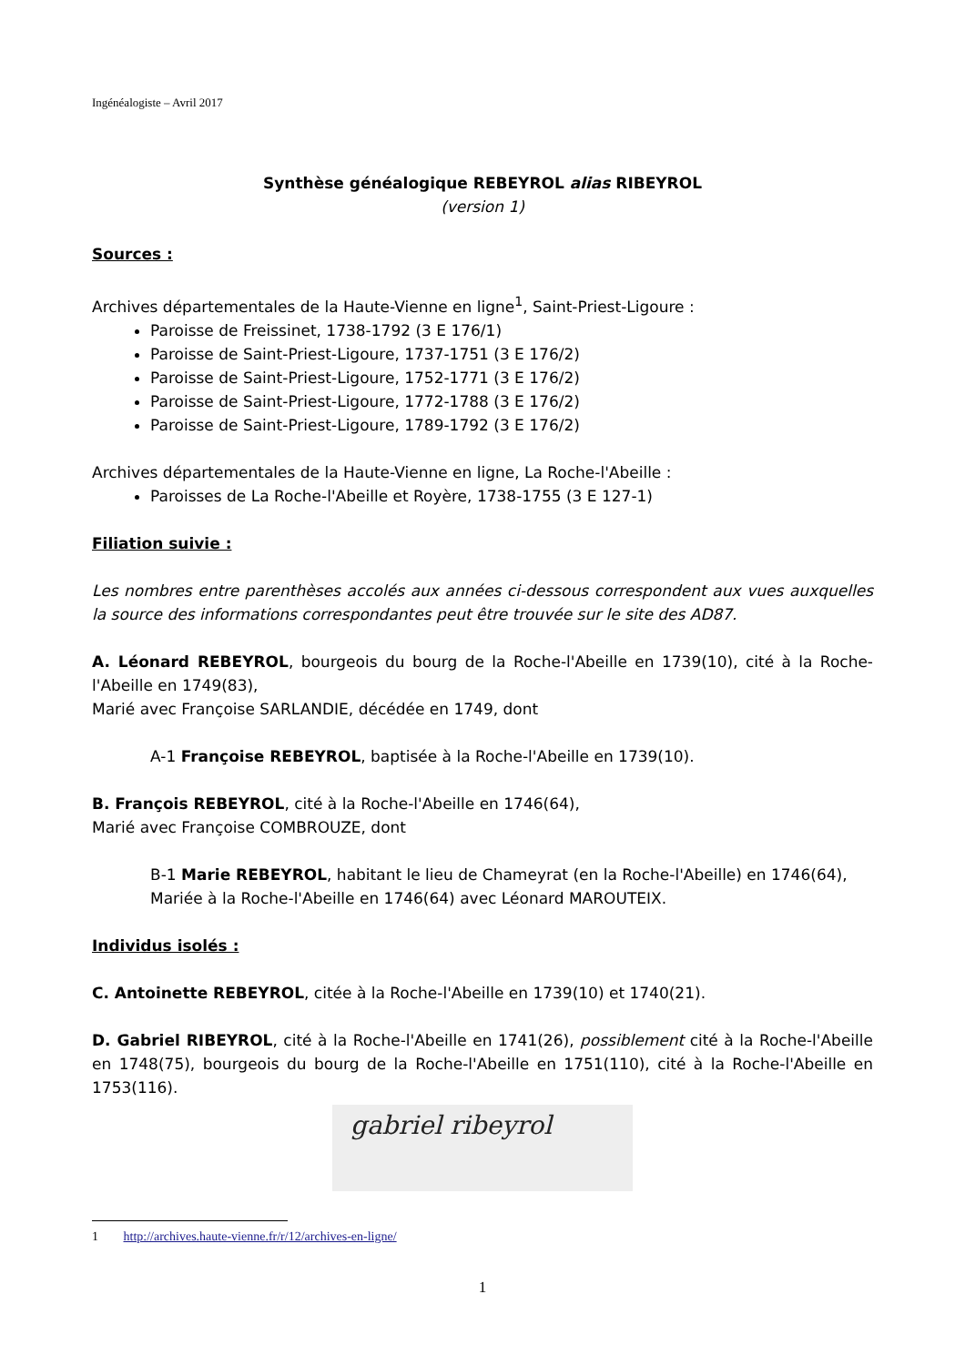Ingénéalogiste – Avril 2017
Synthèse généalogique REBEYROL alias RIBEYROL
(version 1)
Sources :
Archives départementales de la Haute-Vienne en ligne<sup>1</sup>, Saint-Priest-Ligoure :
Paroisse de Freissinet, 1738-1792 (3 E 176/1)
Paroisse de Saint-Priest-Ligoure, 1737-1751 (3 E 176/2)
Paroisse de Saint-Priest-Ligoure, 1752-1771 (3 E 176/2)
Paroisse de Saint-Priest-Ligoure, 1772-1788 (3 E 176/2)
Paroisse de Saint-Priest-Ligoure, 1789-1792 (3 E 176/2)
Archives départementales de la Haute-Vienne en ligne, La Roche-l'Abeille :
Paroisses de La Roche-l'Abeille et Royère, 1738-1755 (3 E 127-1)
Filiation suivie :
Les nombres entre parenthèses accolés aux années ci-dessous correspondent aux vues auxquelles la source des informations correspondantes peut être trouvée sur le site des AD87.
A. Léonard REBEYROL, bourgeois du bourg de la Roche-l'Abeille en 1739(10), cité à la Roche-l'Abeille en 1749(83),
Marié avec Françoise SARLANDIE, décédée en 1749, dont
A-1 Françoise REBEYROL, baptisée à la Roche-l'Abeille en 1739(10).
B. François REBEYROL, cité à la Roche-l'Abeille en 1746(64),
Marié avec Françoise COMBROUZE, dont
B-1 Marie REBEYROL, habitant le lieu de Chameyrat (en la Roche-l'Abeille) en 1746(64),
Mariée à la Roche-l'Abeille en 1746(64) avec Léonard MAROUTEIX.
Individus isolés :
C. Antoinette REBEYROL, citée à la Roche-l'Abeille en 1739(10) et 1740(21).
D. Gabriel RIBEYROL, cité à la Roche-l'Abeille en 1741(26), possiblement cité à la Roche-l'Abeille en 1748(75), bourgeois du bourg de la Roche-l'Abeille en 1751(110), cité à la Roche-l'Abeille en 1753(116).
gabriel ribeyrol
1 http://archives.haute-vienne.fr/r/12/archives-en-ligne/
1